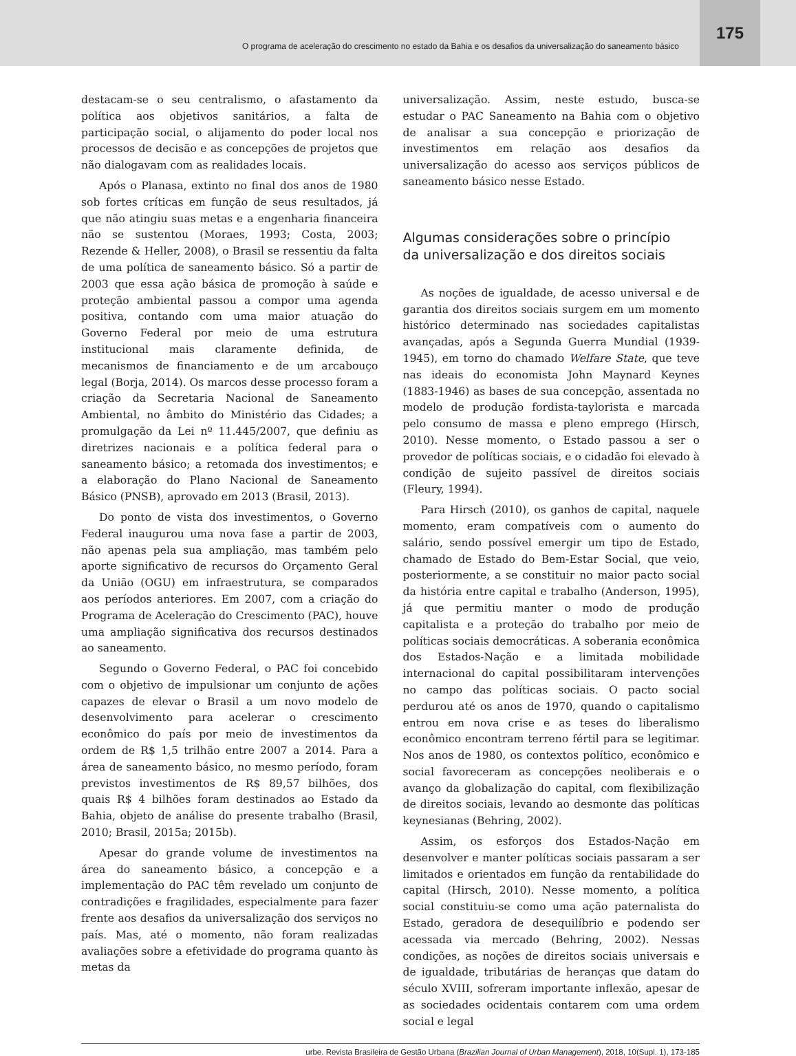O programa de aceleração do crescimento no estado da Bahia e os desafios da universalização do saneamento básico 175
destacam-se o seu centralismo, o afastamento da política aos objetivos sanitários, a falta de participação social, o alijamento do poder local nos processos de decisão e as concepções de projetos que não dialogavam com as realidades locais.
Após o Planasa, extinto no final dos anos de 1980 sob fortes críticas em função de seus resultados, já que não atingiu suas metas e a engenharia financeira não se sustentou (Moraes, 1993; Costa, 2003; Rezende & Heller, 2008), o Brasil se ressentiu da falta de uma política de saneamento básico. Só a partir de 2003 que essa ação básica de promoção à saúde e proteção ambiental passou a compor uma agenda positiva, contando com uma maior atuação do Governo Federal por meio de uma estrutura institucional mais claramente definida, de mecanismos de financiamento e de um arcabouço legal (Borja, 2014). Os marcos desse processo foram a criação da Secretaria Nacional de Saneamento Ambiental, no âmbito do Ministério das Cidades; a promulgação da Lei nº 11.445/2007, que definiu as diretrizes nacionais e a política federal para o saneamento básico; a retomada dos investimentos; e a elaboração do Plano Nacional de Saneamento Básico (PNSB), aprovado em 2013 (Brasil, 2013).
Do ponto de vista dos investimentos, o Governo Federal inaugurou uma nova fase a partir de 2003, não apenas pela sua ampliação, mas também pelo aporte significativo de recursos do Orçamento Geral da União (OGU) em infraestrutura, se comparados aos períodos anteriores. Em 2007, com a criação do Programa de Aceleração do Crescimento (PAC), houve uma ampliação significativa dos recursos destinados ao saneamento.
Segundo o Governo Federal, o PAC foi concebido com o objetivo de impulsionar um conjunto de ações capazes de elevar o Brasil a um novo modelo de desenvolvimento para acelerar o crescimento econômico do país por meio de investimentos da ordem de R$ 1,5 trilhão entre 2007 a 2014. Para a área de saneamento básico, no mesmo período, foram previstos investimentos de R$ 89,57 bilhões, dos quais R$ 4 bilhões foram destinados ao Estado da Bahia, objeto de análise do presente trabalho (Brasil, 2010; Brasil, 2015a; 2015b).
Apesar do grande volume de investimentos na área do saneamento básico, a concepção e a implementação do PAC têm revelado um conjunto de contradições e fragilidades, especialmente para fazer frente aos desafios da universalização dos serviços no país. Mas, até o momento, não foram realizadas avaliações sobre a efetividade do programa quanto às metas da
universalização. Assim, neste estudo, busca-se estudar o PAC Saneamento na Bahia com o objetivo de analisar a sua concepção e priorização de investimentos em relação aos desafios da universalização do acesso aos serviços públicos de saneamento básico nesse Estado.
Algumas considerações sobre o princípio
da universalização e dos direitos sociais
As noções de igualdade, de acesso universal e de garantia dos direitos sociais surgem em um momento histórico determinado nas sociedades capitalistas avançadas, após a Segunda Guerra Mundial (1939-1945), em torno do chamado Welfare State, que teve nas ideais do economista John Maynard Keynes (1883-1946) as bases de sua concepção, assentada no modelo de produção fordista-taylorista e marcada pelo consumo de massa e pleno emprego (Hirsch, 2010). Nesse momento, o Estado passou a ser o provedor de políticas sociais, e o cidadão foi elevado à condição de sujeito passível de direitos sociais (Fleury, 1994).
Para Hirsch (2010), os ganhos de capital, naquele momento, eram compatíveis com o aumento do salário, sendo possível emergir um tipo de Estado, chamado de Estado do Bem-Estar Social, que veio, posteriormente, a se constituir no maior pacto social da história entre capital e trabalho (Anderson, 1995), já que permitiu manter o modo de produção capitalista e a proteção do trabalho por meio de políticas sociais democráticas. A soberania econômica dos Estados-Nação e a limitada mobilidade internacional do capital possibilitaram intervenções no campo das políticas sociais. O pacto social perdurou até os anos de 1970, quando o capitalismo entrou em nova crise e as teses do liberalismo econômico encontram terreno fértil para se legitimar. Nos anos de 1980, os contextos político, econômico e social favoreceram as concepções neoliberais e o avanço da globalização do capital, com flexibilização de direitos sociais, levando ao desmonte das políticas keynesianas (Behring, 2002).
Assim, os esforços dos Estados-Nação em desenvolver e manter políticas sociais passaram a ser limitados e orientados em função da rentabilidade do capital (Hirsch, 2010). Nesse momento, a política social constituiu-se como uma ação paternalista do Estado, geradora de desequilíbrio e podendo ser acessada via mercado (Behring, 2002). Nessas condições, as noções de direitos sociais universais e de igualdade, tributárias de heranças que datam do século XVIII, sofreram importante inflexão, apesar de as sociedades ocidentais contarem com uma ordem social e legal
urbe. Revista Brasileira de Gestão Urbana (Brazilian Journal of Urban Management), 2018, 10(Supl. 1), 173-185